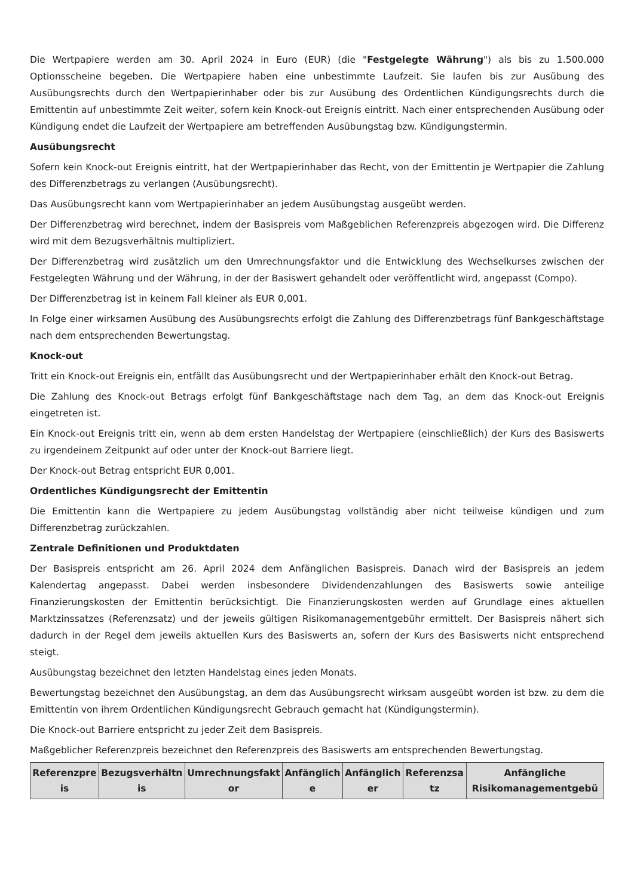Die Wertpapiere werden am 30. April 2024 in Euro (EUR) (die "Festgelegte Währung") als bis zu 1.500.000 Optionsscheine begeben. Die Wertpapiere haben eine unbestimmte Laufzeit. Sie laufen bis zur Ausübung des Ausübungsrechts durch den Wertpapierinhaber oder bis zur Ausübung des Ordentlichen Kündigungsrechts durch die Emittentin auf unbestimmte Zeit weiter, sofern kein Knock-out Ereignis eintritt. Nach einer entsprechenden Ausübung oder Kündigung endet die Laufzeit der Wertpapiere am betreffenden Ausübungstag bzw. Kündigungstermin.
Ausübungsrecht
Sofern kein Knock-out Ereignis eintritt, hat der Wertpapierinhaber das Recht, von der Emittentin je Wertpapier die Zahlung des Differenzbetrags zu verlangen (Ausübungsrecht).
Das Ausübungsrecht kann vom Wertpapierinhaber an jedem Ausübungstag ausgeübt werden.
Der Differenzbetrag wird berechnet, indem der Basispreis vom Maßgeblichen Referenzpreis abgezogen wird. Die Differenz wird mit dem Bezugsverhältnis multipliziert.
Der Differenzbetrag wird zusätzlich um den Umrechnungsfaktor und die Entwicklung des Wechselkurses zwischen der Festgelegten Währung und der Währung, in der der Basiswert gehandelt oder veröffentlicht wird, angepasst (Compo).
Der Differenzbetrag ist in keinem Fall kleiner als EUR 0,001.
In Folge einer wirksamen Ausübung des Ausübungsrechts erfolgt die Zahlung des Differenzbetrags fünf Bankgeschäftstage nach dem entsprechenden Bewertungstag.
Knock-out
Tritt ein Knock-out Ereignis ein, entfällt das Ausübungsrecht und der Wertpapierinhaber erhält den Knock-out Betrag.
Die Zahlung des Knock-out Betrags erfolgt fünf Bankgeschäftstage nach dem Tag, an dem das Knock-out Ereignis eingetreten ist.
Ein Knock-out Ereignis tritt ein, wenn ab dem ersten Handelstag der Wertpapiere (einschließlich) der Kurs des Basiswerts zu irgendeinem Zeitpunkt auf oder unter der Knock-out Barriere liegt.
Der Knock-out Betrag entspricht EUR 0,001.
Ordentliches Kündigungsrecht der Emittentin
Die Emittentin kann die Wertpapiere zu jedem Ausübungstag vollständig aber nicht teilweise kündigen und zum Differenzbetrag zurückzahlen.
Zentrale Definitionen und Produktdaten
Der Basispreis entspricht am 26. April 2024 dem Anfänglichen Basispreis. Danach wird der Basispreis an jedem Kalendertag angepasst. Dabei werden insbesondere Dividendenzahlungen des Basiswerts sowie anteilige Finanzierungskosten der Emittentin berücksichtigt. Die Finanzierungskosten werden auf Grundlage eines aktuellen Marktzinssatzes (Referenzsatz) und der jeweils gültigen Risikomanagementgebühr ermittelt. Der Basispreis nähert sich dadurch in der Regel dem jeweils aktuellen Kurs des Basiswerts an, sofern der Kurs des Basiswerts nicht entsprechend steigt.
Ausübungstag bezeichnet den letzten Handelstag eines jeden Monats.
Bewertungstag bezeichnet den Ausübungstag, an dem das Ausübungsrecht wirksam ausgeübt worden ist bzw. zu dem die Emittentin von ihrem Ordentlichen Kündigungsrecht Gebrauch gemacht hat (Kündigungstermin).
Die Knock-out Barriere entspricht zu jeder Zeit dem Basispreis.
Maßgeblicher Referenzpreis bezeichnet den Referenzpreis des Basiswerts am entsprechenden Bewertungstag.
| Referenzpre is | Bezugsverhältn is | Umrechnungsfakt or | Anfänglich e | Anfänglich er | Referenzsa tz | Anfängliche Risikomanagementgebü |
| --- | --- | --- | --- | --- | --- | --- |